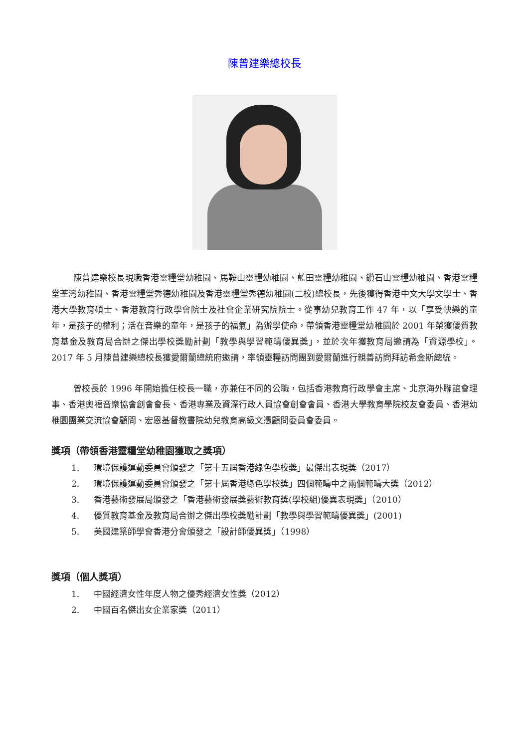陳曾建樂總校長
陳曾建樂校長現職香港靈糧堂幼稚園、馬鞍山靈糧幼稚園、藍田靈糧幼稚園、鑽石山靈糧幼稚園、香港靈糧堂荃灣幼稚園、香港靈糧堂秀德幼稚園及香港靈糧堂秀德幼稚園(二校)總校長，先後獲得香港中文大學文學士、香港大學教育碩士、香港教育行政學會院士及社會企業研究院院士。從事幼兒教育工作 47 年，以「享受快樂的童年，是孩子的權利；活在音樂的童年，是孩子的福氣」為辦學使命，帶領香港靈糧堂幼稚園於 2001 年榮獲優質教育基金及教育局合辦之傑出學校獎勵計劃「教學與學習範疇優異獎」，並於次年獲教育局邀請為「資源學校」。2017 年 5 月陳曾建樂總校長獲愛爾蘭總統府邀請，率領靈糧訪問團到愛爾蘭進行親善訪問拜訪希金斯總統。
曾校長於 1996 年開始擔任校長一職，亦兼任不同的公職，包括香港教育行政學會主席、北京海外聯誼會理事、香港奧福音樂協會創會會長、香港專業及資深行政人員協會創會會員、香港大學教育學院校友會委員、香港幼稚園團業交流協會顧問、宏恩基督教書院幼兒教育高級文憑顧問委員會委員。
獎項（帶領香港靈糧堂幼稚園獲取之獎項）
1. 環境保護運動委員會頒發之「第十五屆香港綠色學校獎」最傑出表現獎（2017）
2. 環境保護運動委員會頒發之「第十屆香港綠色學校獎」四個範疇中之兩個範疇大獎（2012）
3. 香港藝術發展局頒發之「香港藝術發展獎藝術教育獎(學校組)優異表現獎」（2010）
4. 優質教育基金及教育局合辦之傑出學校獎勵計劃「教學與學習範疇優異獎」(2001)
5. 美國建築師學會香港分會頒發之「設計師優異獎」（1998）
獎項（個人獎項）
1. 中國經濟女性年度人物之優秀經濟女性獎（2012）
2. 中國百名傑出女企業家獎（2011）